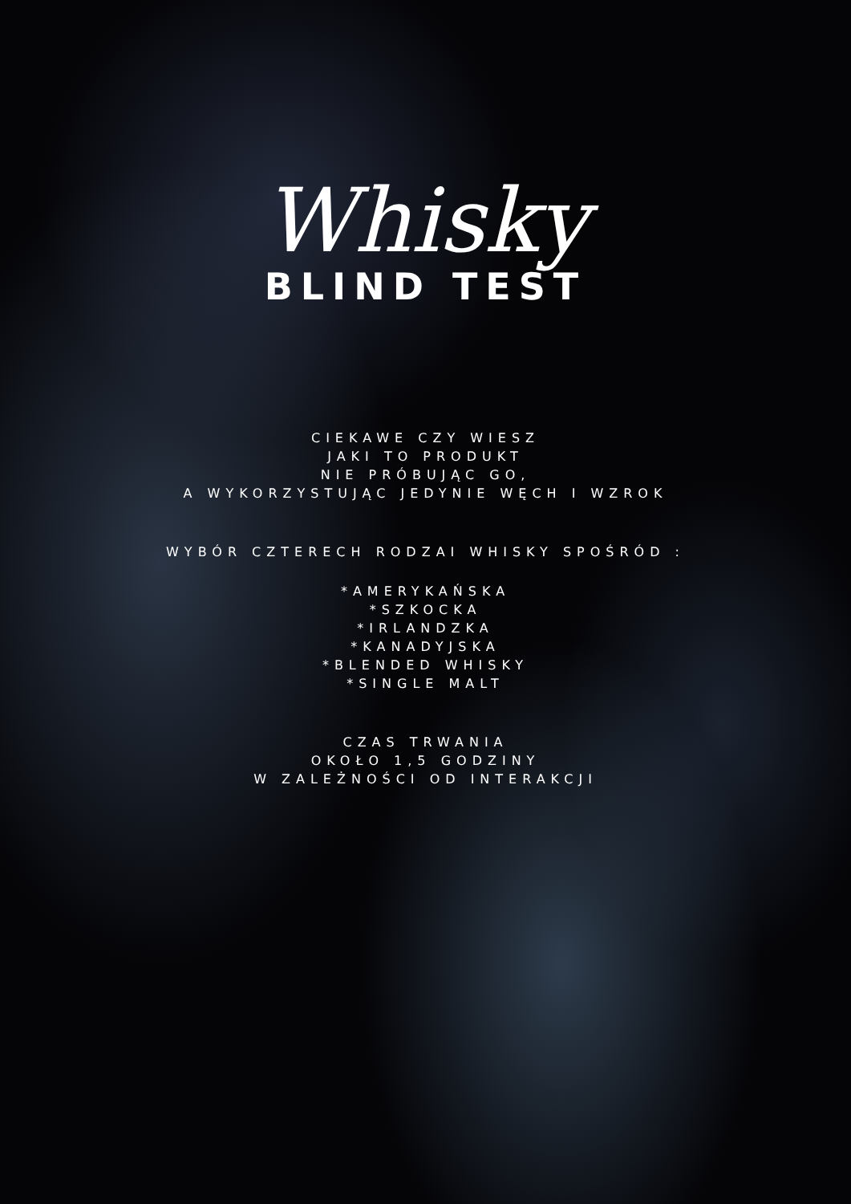Whisky
BLIND TEST
CIEKAWE CZY WIESZ
JAKI TO PRODUKT
NIE PRÓBUJĄC GO,
A WYKORZYSTUJĄC JEDYNIE WĘCH I WZROK
WYBÓR CZTERECH RODZAI WHISKY SPOŚRÓD :
*AMERYKAŃSKA
*SZKOCKA
*IRLANDZKA
*KANADYJSKA
*BLENDED WHISKY
*SINGLE MALT
CZAS TRWANIA
OKOŁO 1,5 GODZINY
W ZALEŻNOŚCI OD INTERAKCJI